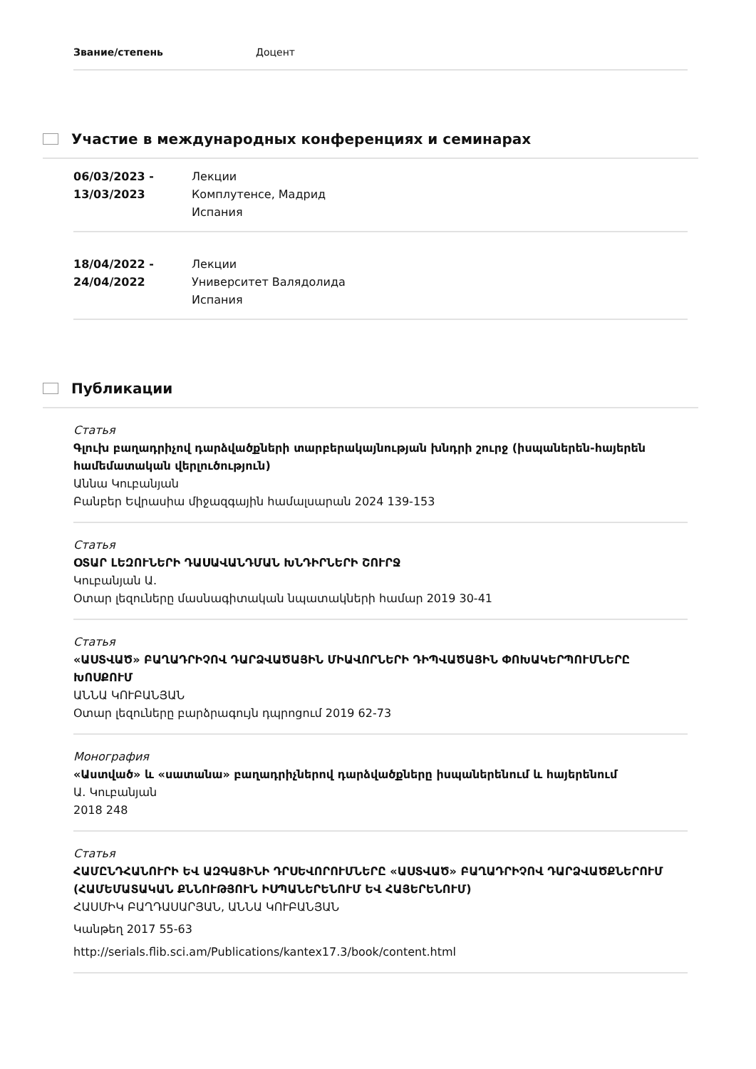Звание/степень Доцент
Участие в международных конференциях и семинарах
06/03/2023 -
13/03/2023
Лекции
Комплутенсе, Мадрид
Испания
18/04/2022 -
24/04/2022
Лекции
Университет Валядолида
Испания
Публикации
Статья
Գլուխ բաղադրիչով դարձվածքների տարբերակայնության խնդրի շուրջ (իսպաներեն-հայերեն համեմատական վերլուծություն)
Աննա Կուբանյան
Բանբեր Եվրասիա միջազգային համալսարան 2024 139-153
Статья
ՕՏԱՐ ԼԵԶՈՒՆԵՐԻ ԴԱՍԱՎԱՆԴՄԱՆ ԽՆԴԻՐՆԵՐԻ ՇՈՒՐՋ
Կուբանյան Ա.
Օտար լեզուները մասնագիտական նպատակների համար 2019 30-41
Статья
«ԱՍՏՎԱԾ» ԲԱՂԱԴՐԻՉՈՎ ԴԱՐՁՎԱԾԱՅԻՆ ՄԻԱՎՈՐՆԵՐԻ ԴԻՊՎԱԾԱՅԻՆ ՓՈԽԱԿԵՐՊՈՒՄՆԵՐԸ ԽՈՍՔՈՒՄ
ԱՆՆԱ ԿՈՒԲԱՆՅԱՆ
Օտար լեզուները բարձրագույն դպրոցում 2019 62-73
Монография
«Աստված» և «սատանա» բաղադրիչներով դարձվածքները իսպաներենում և հայերենում
Ա. Կուբանյան
2018 248
Статья
ՀԱՄԸՆԴՀԱՆՈՒՐԻ ԵՎ ԱԶԳԱՅԻՆԻ ԴՐՍԵՎՈՐՈՒՄՆԵՐԸ «ԱՍՏՎԱԾ» ԲԱՂԱԴՐԻՉՈՎ ԴԱՐՁՎԱԾՔՆԵՐՈՒՄ (ՀԱՄԵՄԱՏԱԿԱՆ ՔՆՆՈՒԹՅՈՒՆ ԻՍՊԱՆԵՐԵՆՈՒՄ ԵՎ ՀԱՅԵՐԵՆՈՒՄ)
ՀԱՍՄԻԿ ԲԱՂԴԱՍԱՐՅԱՆ, ԱՆՆԱ ԿՈՒԲԱՆՅԱՆ
Կանթեղ 2017 55-63
http://serials.flib.sci.am/Publications/kantex17.3/book/content.html